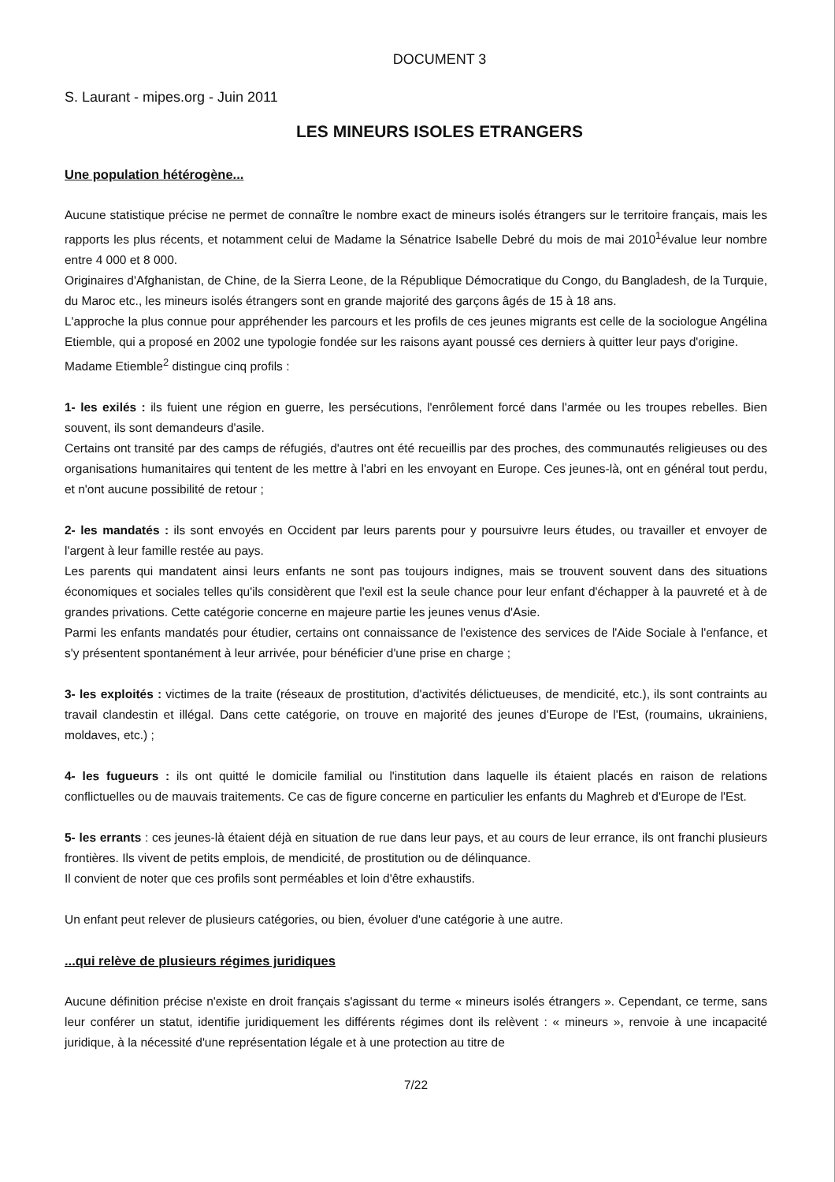DOCUMENT 3
S. Laurant - mipes.org - Juin 2011
LES MINEURS ISOLES ETRANGERS
Une population hétérogène...
Aucune statistique précise ne permet de connaître le nombre exact de mineurs isolés étrangers sur le territoire français, mais les rapports les plus récents, et notamment celui de Madame la Sénatrice Isabelle Debré du mois de mai 2010<sup>1</sup>évalue leur nombre entre 4 000 et 8 000.
Originaires d'Afghanistan, de Chine, de la Sierra Leone, de la République Démocratique du Congo, du Bangladesh, de la Turquie, du Maroc etc., les mineurs isolés étrangers sont en grande majorité des garçons âgés de 15 à 18 ans.
L'approche la plus connue pour appréhender les parcours et les profils de ces jeunes migrants est celle de la sociologue Angélina Etiemble, qui a proposé en 2002 une typologie fondée sur les raisons ayant poussé ces derniers à quitter leur pays d'origine.
Madame Etiemble<sup>2</sup> distingue cinq profils :
1- les exilés : ils fuient une région en guerre, les persécutions, l'enrôlement forcé dans l'armée ou les troupes rebelles. Bien souvent, ils sont demandeurs d'asile.
Certains ont transité par des camps de réfugiés, d'autres ont été recueillis par des proches, des communautés religieuses ou des organisations humanitaires qui tentent de les mettre à l'abri en les envoyant en Europe. Ces jeunes-là, ont en général tout perdu, et n'ont aucune possibilité de retour ;
2- les mandatés : ils sont envoyés en Occident par leurs parents pour y poursuivre leurs études, ou travailler et envoyer de l'argent à leur famille restée au pays.
Les parents qui mandatent ainsi leurs enfants ne sont pas toujours indignes, mais se trouvent souvent dans des situations économiques et sociales telles qu'ils considèrent que l'exil est la seule chance pour leur enfant d'échapper à la pauvreté et à de grandes privations. Cette catégorie concerne en majeure partie les jeunes venus d'Asie.
Parmi les enfants mandatés pour étudier, certains ont connaissance de l'existence des services de l'Aide Sociale à l'enfance, et s'y présentent spontanément à leur arrivée, pour bénéficier d'une prise en charge ;
3- les exploités : victimes de la traite (réseaux de prostitution, d'activités délictueuses, de mendicité, etc.), ils sont contraints au travail clandestin et illégal. Dans cette catégorie, on trouve en majorité des jeunes d'Europe de l'Est, (roumains, ukrainiens, moldaves, etc.) ;
4- les fugueurs : ils ont quitté le domicile familial ou l'institution dans laquelle ils étaient placés en raison de relations conflictuelles ou de mauvais traitements. Ce cas de figure concerne en particulier les enfants du Maghreb et d'Europe de l'Est.
5- les errants : ces jeunes-là étaient déjà en situation de rue dans leur pays, et au cours de leur errance, ils ont franchi plusieurs frontières. Ils vivent de petits emplois, de mendicité, de prostitution ou de délinquance.
Il convient de noter que ces profils sont perméables et loin d'être exhaustifs.
Un enfant peut relever de plusieurs catégories, ou bien, évoluer d'une catégorie à une autre.
...qui relève de plusieurs régimes juridiques
Aucune définition précise n'existe en droit français s'agissant du terme « mineurs isolés étrangers ». Cependant, ce terme, sans leur conférer un statut, identifie juridiquement les différents régimes dont ils relèvent : « mineurs », renvoie à une incapacité juridique, à la nécessité d'une représentation légale et à une protection au titre de
7/22